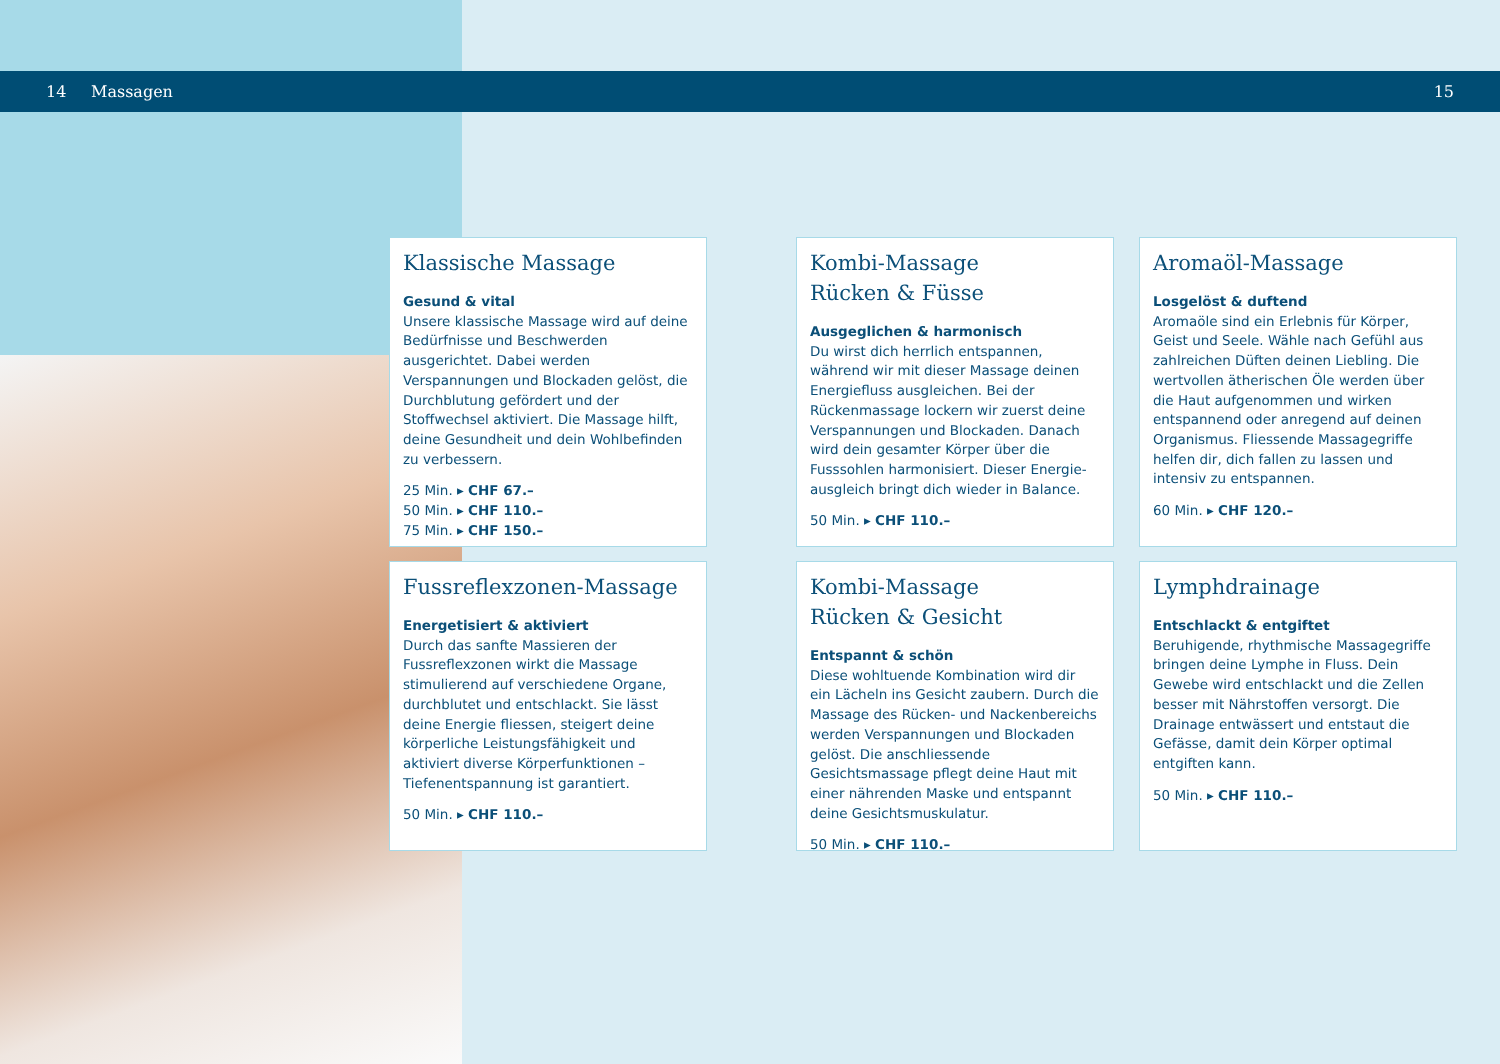14 Massagen 15
Klassische Massage
Gesund & vital
Unsere klassische Massage wird auf deine Bedürfnisse und Beschwerden ausgerichtet. Dabei werden Verspannungen und Blockaden gelöst, die Durchblutung gefördert und der Stoffwechsel aktiviert. Die Massage hilft, deine Gesundheit und dein Wohlbefinden zu verbessern.
25 Min. ▸ CHF 67.–
50 Min. ▸ CHF 110.–
75 Min. ▸ CHF 150.–
Kombi-Massage
Rücken & Füsse
Ausgeglichen & harmonisch
Du wirst dich herrlich entspannen, während wir mit dieser Massage deinen Energiefluss ausgleichen. Bei der Rückenmassage lockern wir zuerst deine Verspannungen und Blocka­den. Danach wird dein gesamter Körper über die Fusssohlen harmonisiert. Dieser Energie­ausgleich bringt dich wieder in Balance.
50 Min. ▸ CHF 110.–
Aromaöl-Massage
Losgelöst & duftend
Aromaöle sind ein Erlebnis für Körper, Geist und Seele. Wähle nach Gefühl aus zahlrei­chen Düften deinen Liebling. Die wertvollen ätherischen Öle werden über die Haut auf­genommen und wirken entspannend oder anregend auf deinen Organismus. Fliessende Massagegriffe helfen dir, dich fallen zu lassen und intensiv zu entspannen.
60 Min. ▸ CHF 120.–
Fussreflexzonen-Massage
Energetisiert & aktiviert
Durch das sanfte Massieren der Fussreflex­zonen wirkt die Massage stimulierend auf verschiedene Organe, durchblutet und ent­schlackt. Sie lässt deine Energie fliessen, steigert deine körperliche Leistungsfähigkeit und aktiviert diverse Körperfunktionen – Tiefenentspannung ist garantiert.
50 Min. ▸ CHF 110.–
Kombi-Massage
Rücken & Gesicht
Entspannt & schön
Diese wohltuende Kombination wird dir ein Lächeln ins Gesicht zaubern. Durch die Massage des Rücken- und Nackenbereichs werden Verspannungen und Blockaden gelöst. Die anschliessende Gesichtsmassage pflegt deine Haut mit einer nährenden Maske und entspannt deine Gesichtsmuskulatur.
50 Min. ▸ CHF 110.–
Lymphdrainage
Entschlackt & entgiftet
Beruhigende, rhythmische Massagegriffe bringen deine Lymphe in Fluss. Dein Gewebe wird entschlackt und die Zellen besser mit Nährstoffen versorgt. Die Drainage entwäs­sert und entstaut die Gefässe, damit dein Körper optimal entgiften kann.
50 Min. ▸ CHF 110.–